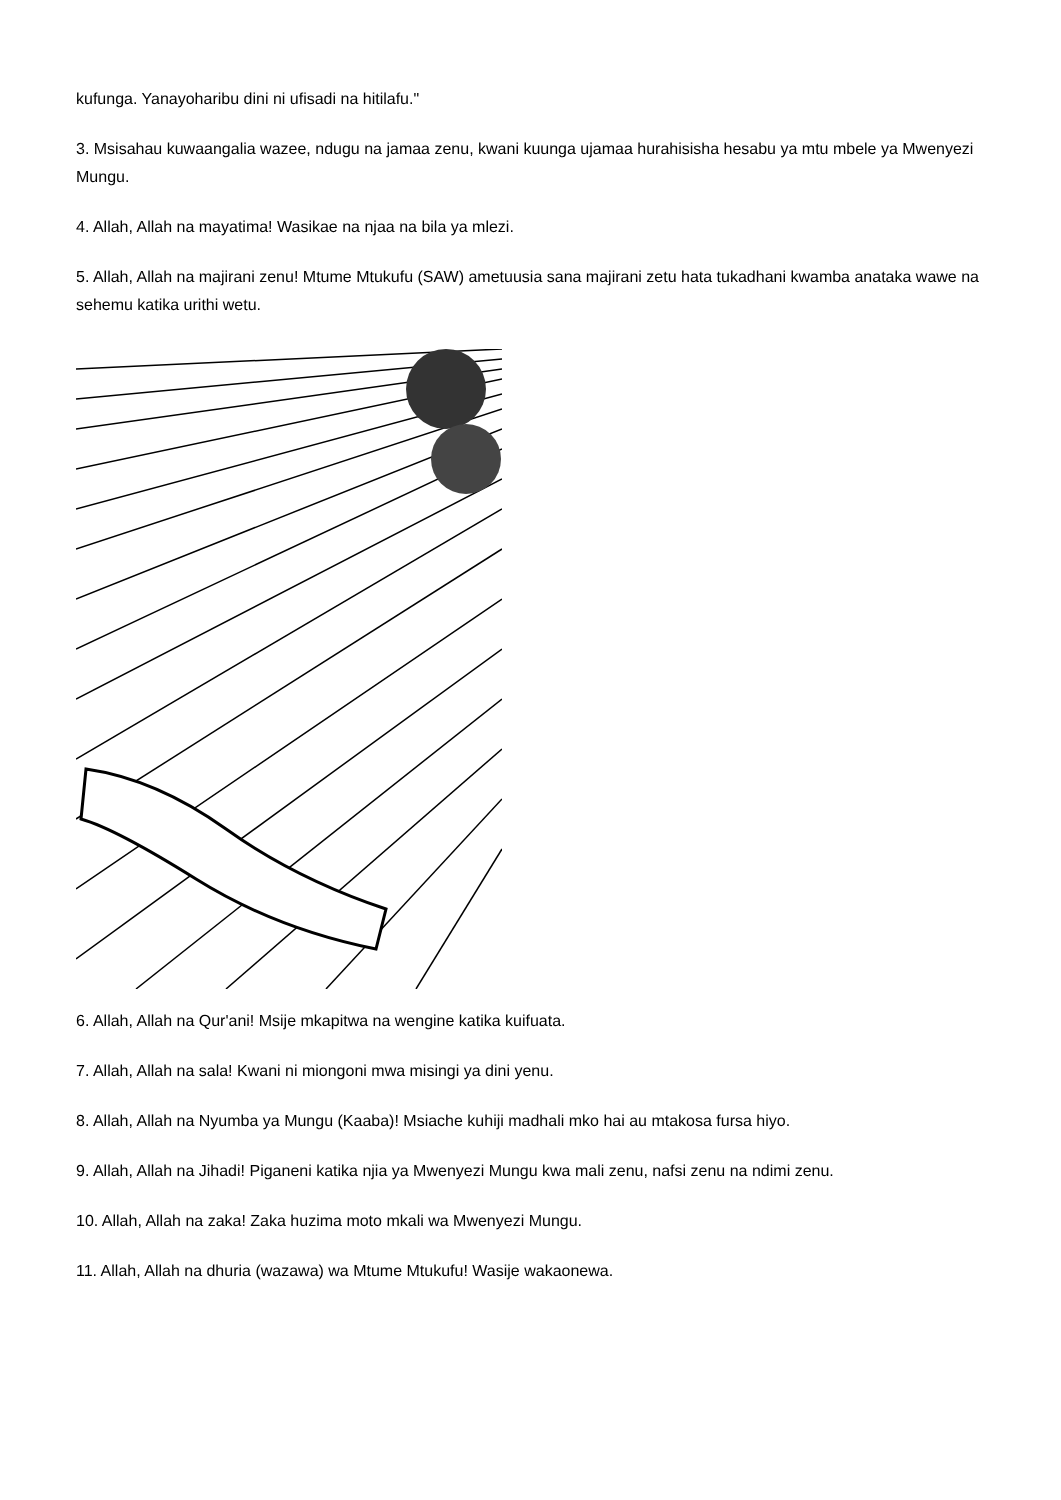kufunga. Yanayoharibu dini ni ufisadi na hitilafu."
3. Msisahau kuwaangalia wazee, ndugu na jamaa zenu, kwani kuunga ujamaa hurahisisha hesabu ya mtu mbele ya Mwenyezi Mungu.
4. Allah, Allah na mayatima! Wasikae na njaa na bila ya mlezi.
5. Allah, Allah na majirani zenu! Mtume Mtukufu (SAW) ametuusia sana majirani zetu hata tukadhani kwamba anataka wawe na sehemu katika urithi wetu.
6. Allah, Allah na Qur'ani! Msije mkapitwa na wengine katika kuifuata.
7. Allah, Allah na sala! Kwani ni miongoni mwa misingi ya dini yenu.
8. Allah, Allah na Nyumba ya Mungu (Kaaba)! Msiache kuhiji madhali mko hai au mtakosa fursa hiyo.
9. Allah, Allah na Jihadi! Piganeni katika njia ya Mwenyezi Mungu kwa mali zenu, nafsi zenu na ndimi zenu.
10. Allah, Allah na zaka! Zaka huzima moto mkali wa Mwenyezi Mungu.
11. Allah, Allah na dhuria (wazawa) wa Mtume Mtukufu! Wasije wakaonewa.